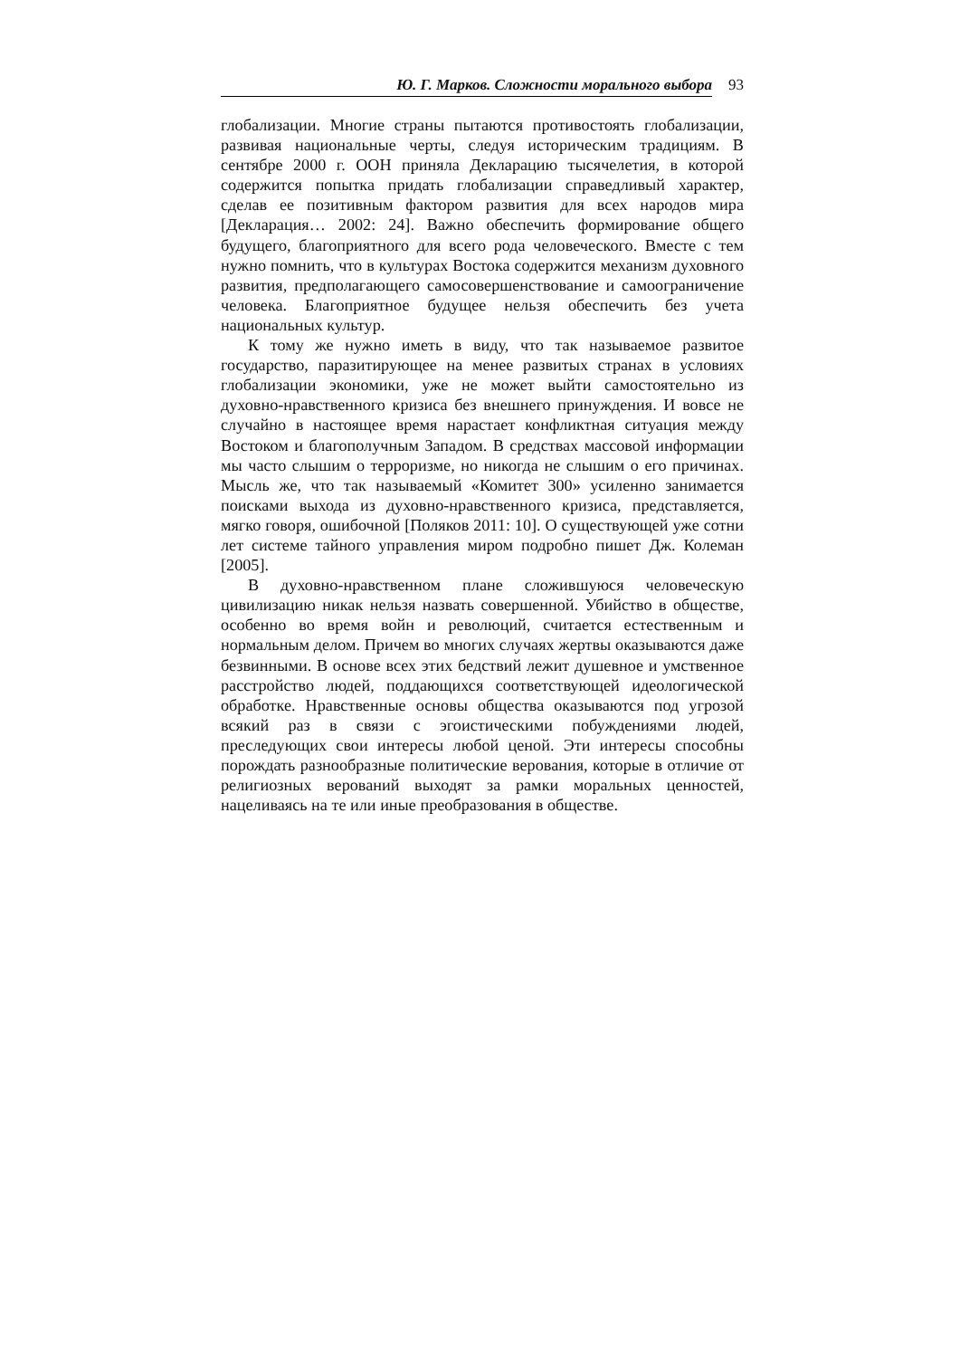Ю. Г. Марков. Сложности морального выбора 93
глобализации. Многие страны пытаются противостоять глобализации, развивая национальные черты, следуя историческим традициям. В сентябре 2000 г. ООН приняла Декларацию тысячелетия, в которой содержится попытка придать глобализации справедливый характер, сделав ее позитивным фактором развития для всех народов мира [Декларация… 2002: 24]. Важно обеспечить формирование общего будущего, благоприятного для всего рода человеческого. Вместе с тем нужно помнить, что в культурах Востока содержится механизм духовного развития, предполагающего самосовершенствование и самоограничение человека. Благоприятное будущее нельзя обеспечить без учета национальных культур.
К тому же нужно иметь в виду, что так называемое развитое государство, паразитирующее на менее развитых странах в условиях глобализации экономики, уже не может выйти самостоятельно из духовно-нравственного кризиса без внешнего принуждения. И вовсе не случайно в настоящее время нарастает конфликтная ситуация между Востоком и благополучным Западом. В средствах массовой информации мы часто слышим о терроризме, но никогда не слышим о его причинах. Мысль же, что так называемый «Комитет 300» усиленно занимается поисками выхода из духовно-нравственного кризиса, представляется, мягко говоря, ошибочной [Поляков 2011: 10]. О существующей уже сотни лет системе тайного управления миром подробно пишет Дж. Колеман [2005].
В духовно-нравственном плане сложившуюся человеческую цивилизацию никак нельзя назвать совершенной. Убийство в обществе, особенно во время войн и революций, считается естественным и нормальным делом. Причем во многих случаях жертвы оказываются даже безвинными. В основе всех этих бедствий лежит душевное и умственное расстройство людей, поддающихся соответствующей идеологической обработке. Нравственные основы общества оказываются под угрозой всякий раз в связи с эгоистическими побуждениями людей, преследующих свои интересы любой ценой. Эти интересы способны порождать разнообразные политические верования, которые в отличие от религиозных верований выходят за рамки моральных ценностей, нацеливаясь на те или иные преобразования в обществе.